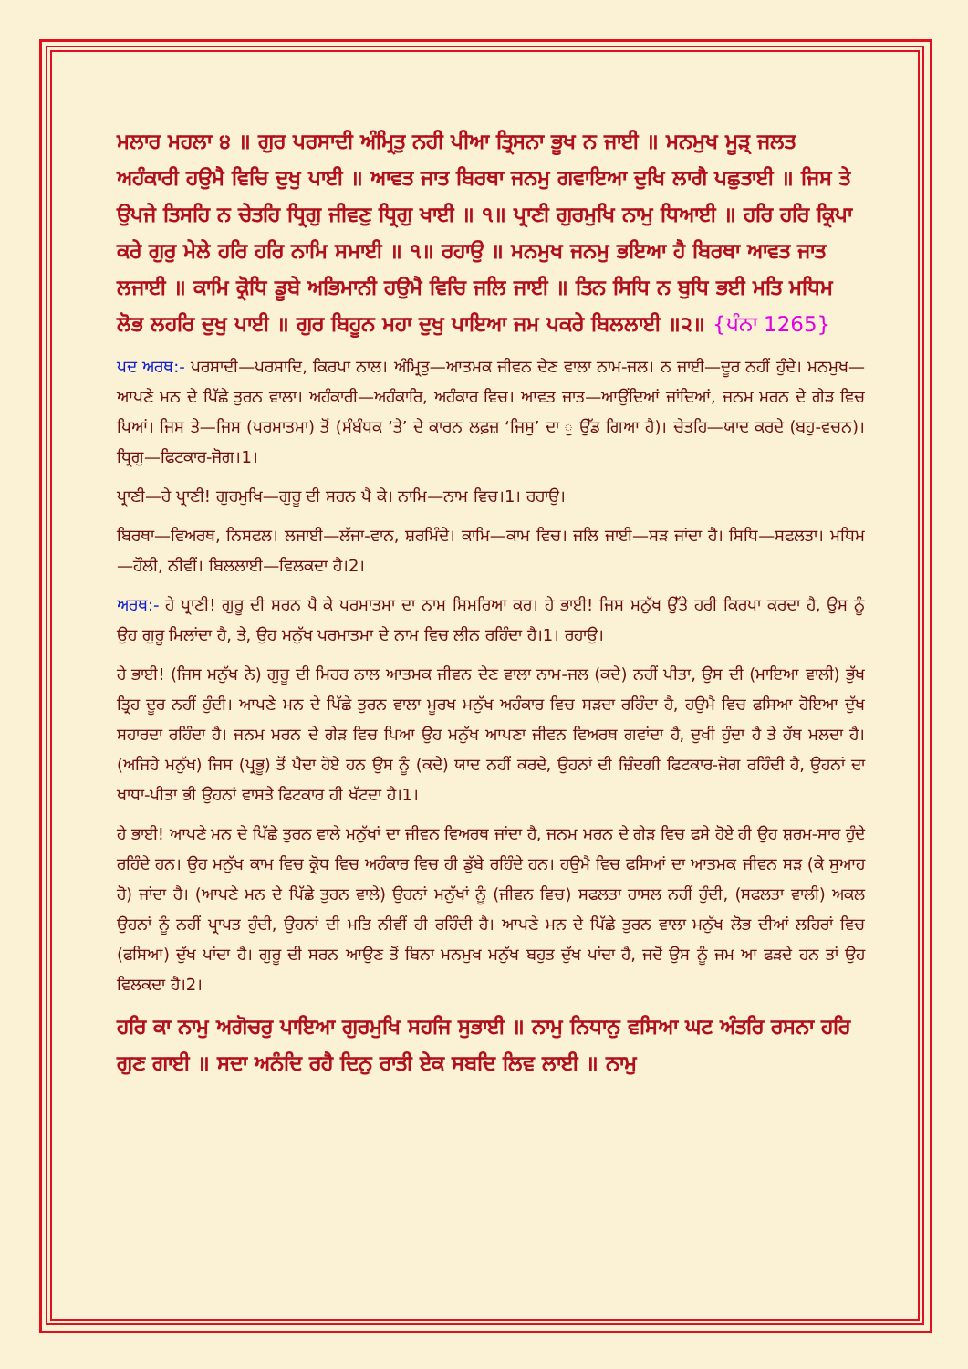ਮਲਾਰ ਮਹਲਾ ੪ ॥ ਗੁਰ ਪਰਸਾਦੀ ਅੰਮ੍ਰਿਤੁ ਨਹੀ ਪੀਆ ਤ੍ਰਿਸਨਾ ਭੂਖ ਨ ਜਾਈ ॥ ਮਨਮੁਖ ਮੂੜ੍ ਜਲਤ ਅਹੰਕਾਰੀ ਹਉਮੈ ਵਿਚਿ ਦੁਖੁ ਪਾਈ ॥ ਆਵਤ ਜਾਤ ਬਿਰਥਾ ਜਨਮੁ ਗਵਾਇਆ ਦੁਖਿ ਲਾਗੈ ਪਛੁਤਾਈ ॥ ਜਿਸ ਤੇ ਉਪਜੇ ਤਿਸਹਿ ਨ ਚੇਤਹਿ ਧ੍ਰਿਗੁ ਜੀਵਣੁ ਧ੍ਰਿਗੁ ਖਾਈ ॥ ੧॥ ਪ੍ਰਾਣੀ ਗੁਰਮੁਖਿ ਨਾਮੁ ਧਿਆਈ ॥ ਹਰਿ ਹਰਿ ਕ੍ਰਿਪਾ ਕਰੇ ਗੁਰੁ ਮੇਲੇ ਹਰਿ ਹਰਿ ਨਾਮਿ ਸਮਾਈ ॥ ੧॥ ਰਹਾਉ ॥ ਮਨਮੁਖ ਜਨਮੁ ਭਇਆ ਹੈ ਬਿਰਥਾ ਆਵਤ ਜਾਤ ਲਜਾਈ ॥ ਕਾਮਿ ਕ੍ਰੋਧਿ ਡੂਬੇ ਅਭਿਮਾਨੀ ਹਉਮੈ ਵਿਚਿ ਜਲਿ ਜਾਈ ॥ ਤਿਨ ਸਿਧਿ ਨ ਬੁਧਿ ਭਈ ਮਤਿ ਮਧਿਮ ਲੋਭ ਲਹਰਿ ਦੁਖੁ ਪਾਈ ॥ ਗੁਰ ਬਿਹੂਨ ਮਹਾ ਦੁਖੁ ਪਾਇਆ ਜਮ ਪਕਰੇ ਬਿਲਲਾਈ ॥੨॥ {ਪੰਨਾ 1265}
ਪਦ ਅਰਥ:- ਪਰਸਾਦੀ—ਪਰਸਾਦਿ, ਕਿਰਪਾ ਨਾਲ। ਅੰਮ੍ਰਿਤੁ—ਆਤਮਕ ਜੀਵਨ ਦੇਣ ਵਾਲਾ ਨਾਮ-ਜਲ। ਨ ਜਾਈ—ਦੂਰ ਨਹੀਂ ਹੁੰਦੇ। ਮਨਮੁਖ—ਆਪਣੇ ਮਨ ਦੇ ਪਿੱਛੇ ਤੁਰਨ ਵਾਲਾ। ਅਹੰਕਾਰੀ—ਅਹੰਕਾਰਿ, ਅਹੰਕਾਰ ਵਿਚ। ਆਵਤ ਜਾਤ—ਆਉਂਦਿਆਂ ਜਾਂਦਿਆਂ, ਜਨਮ ਮਰਨ ਦੇ ਗੇੜ ਵਿਚ ਪਿਆਂ। ਜਿਸ ਤੇ—ਜਿਸ (ਪਰਮਾਤਮਾ) ਤੋਂ (ਸੰਬੰਧਕ ‘ਤੇ’ ਦੇ ਕਾਰਨ ਲਫ਼ਜ਼ ‘ਜਿਸੁ’ ਦਾ ੁ ਉੱਡ ਗਿਆ ਹੈ)। ਚੇਤਹਿ—ਯਾਦ ਕਰਦੇ (ਬਹੁ-ਵਚਨ)। ਧ੍ਰਿਗੁ—ਫਿਟਕਾਰ-ਜੋਗ।1।
ਪ੍ਰਾਣੀ—ਹੇ ਪ੍ਰਾਣੀ! ਗੁਰਮੁਖਿ—ਗੁਰੂ ਦੀ ਸਰਨ ਪੈ ਕੇ। ਨਾਮਿ—ਨਾਮ ਵਿਚ।1। ਰਹਾਉ।
ਬਿਰਥਾ—ਵਿਅਰਥ, ਨਿਸਫਲ। ਲਜਾਈ—ਲੱਜਾ-ਵਾਨ, ਸ਼ਰਮਿੰਦੇ। ਕਾਮਿ—ਕਾਮ ਵਿਚ। ਜਲਿ ਜਾਈ—ਸੜ ਜਾਂਦਾ ਹੈ। ਸਿਧਿ—ਸਫਲਤਾ। ਮਧਿਮ—ਹੌਲੀ, ਨੀਵੀਂ। ਬਿਲਲਾਈ—ਵਿਲਕਦਾ ਹੈ।2।
ਅਰਥ:- ਹੇ ਪ੍ਰਾਣੀ! ਗੁਰੂ ਦੀ ਸਰਨ ਪੈ ਕੇ ਪਰਮਾਤਮਾ ਦਾ ਨਾਮ ਸਿਮਰਿਆ ਕਰ। ਹੇ ਭਾਈ! ਜਿਸ ਮਨੁੱਖ ਉੱਤੇ ਹਰੀ ਕਿਰਪਾ ਕਰਦਾ ਹੈ, ਉਸ ਨੂੰ ਉਹ ਗੁਰੂ ਮਿਲਾਂਦਾ ਹੈ, ਤੇ, ਉਹ ਮਨੁੱਖ ਪਰਮਾਤਮਾ ਦੇ ਨਾਮ ਵਿਚ ਲੀਨ ਰਹਿੰਦਾ ਹੈ।1। ਰਹਾਉ।
ਹੇ ਭਾਈ! (ਜਿਸ ਮਨੁੱਖ ਨੇ) ਗੁਰੂ ਦੀ ਮਿਹਰ ਨਾਲ ਆਤਮਕ ਜੀਵਨ ਦੇਣ ਵਾਲਾ ਨਾਮ-ਜਲ (ਕਦੇ) ਨਹੀਂ ਪੀਤਾ, ਉਸ ਦੀ (ਮਾਇਆ ਵਾਲੀ) ਭੁੱਖ ਤ੍ਰਿਹ ਦੂਰ ਨਹੀਂ ਹੁੰਦੀ। ਆਪਣੇ ਮਨ ਦੇ ਪਿੱਛੇ ਤੁਰਨ ਵਾਲਾ ਮੂਰਖ ਮਨੁੱਖ ਅਹੰਕਾਰ ਵਿਚ ਸੜਦਾ ਰਹਿੰਦਾ ਹੈ, ਹਉਮੈ ਵਿਚ ਫਸਿਆ ਹੋਇਆ ਦੁੱਖ ਸਹਾਰਦਾ ਰਹਿੰਦਾ ਹੈ। ਜਨਮ ਮਰਨ ਦੇ ਗੇੜ ਵਿਚ ਪਿਆ ਉਹ ਮਨੁੱਖ ਆਪਣਾ ਜੀਵਨ ਵਿਅਰਥ ਗਵਾਂਦਾ ਹੈ, ਦੁਖੀ ਹੁੰਦਾ ਹੈ ਤੇ ਹੱਥ ਮਲਦਾ ਹੈ। (ਅਜਿਹੇ ਮਨੁੱਖ) ਜਿਸ (ਪ੍ਰਭੂ) ਤੋਂ ਪੈਦਾ ਹੋਏ ਹਨ ਉਸ ਨੂੰ (ਕਦੇ) ਯਾਦ ਨਹੀਂ ਕਰਦੇ, ਉਹਨਾਂ ਦੀ ਜ਼ਿੰਦਗੀ ਫਿਟਕਾਰ-ਜੋਗ ਰਹਿੰਦੀ ਹੈ, ਉਹਨਾਂ ਦਾ ਖਾਧਾ-ਪੀਤਾ ਭੀ ਉਹਨਾਂ ਵਾਸਤੇ ਫਿਟਕਾਰ ਹੀ ਖੱਟਦਾ ਹੈ।1।
ਹੇ ਭਾਈ! ਆਪਣੇ ਮਨ ਦੇ ਪਿੱਛੇ ਤੁਰਨ ਵਾਲੇ ਮਨੁੱਖਾਂ ਦਾ ਜੀਵਨ ਵਿਅਰਥ ਜਾਂਦਾ ਹੈ, ਜਨਮ ਮਰਨ ਦੇ ਗੇੜ ਵਿਚ ਫਸੇ ਹੋਏ ਹੀ ਉਹ ਸ਼ਰਮ-ਸਾਰ ਹੁੰਦੇ ਰਹਿੰਦੇ ਹਨ। ਉਹ ਮਨੁੱਖ ਕਾਮ ਵਿਚ ਕ੍ਰੋਧ ਵਿਚ ਅਹੰਕਾਰ ਵਿਚ ਹੀ ਡੁੱਬੇ ਰਹਿੰਦੇ ਹਨ। ਹਉਮੈ ਵਿਚ ਫਸਿਆਂ ਦਾ ਆਤਮਕ ਜੀਵਨ ਸੜ (ਕੇ ਸੁਆਹ ਹੋ) ਜਾਂਦਾ ਹੈ। (ਆਪਣੇ ਮਨ ਦੇ ਪਿੱਛੇ ਤੁਰਨ ਵਾਲੇ) ਉਹਨਾਂ ਮਨੁੱਖਾਂ ਨੂੰ (ਜੀਵਨ ਵਿਚ) ਸਫਲਤਾ ਹਾਸਲ ਨਹੀਂ ਹੁੰਦੀ, (ਸਫਲਤਾ ਵਾਲੀ) ਅਕਲ ਉਹਨਾਂ ਨੂੰ ਨਹੀਂ ਪ੍ਰਾਪਤ ਹੁੰਦੀ, ਉਹਨਾਂ ਦੀ ਮਤਿ ਨੀਵੀਂ ਹੀ ਰਹਿੰਦੀ ਹੈ। ਆਪਣੇ ਮਨ ਦੇ ਪਿੱਛੇ ਤੁਰਨ ਵਾਲਾ ਮਨੁੱਖ ਲੋਭ ਦੀਆਂ ਲਹਿਰਾਂ ਵਿਚ (ਫਸਿਆ) ਦੁੱਖ ਪਾਂਦਾ ਹੈ। ਗੁਰੂ ਦੀ ਸਰਨ ਆਉਣ ਤੋਂ ਬਿਨਾ ਮਨਮੁਖ ਮਨੁੱਖ ਬਹੁਤ ਦੁੱਖ ਪਾਂਦਾ ਹੈ, ਜਦੋਂ ਉਸ ਨੂੰ ਜਮ ਆ ਫੜਦੇ ਹਨ ਤਾਂ ਉਹ ਵਿਲਕਦਾ ਹੈ।2।
ਹਰਿ ਕਾ ਨਾਮੁ ਅਗੋਚਰੁ ਪਾਇਆ ਗੁਰਮੁਖਿ ਸਹਜਿ ਸੁਭਾਈ ॥ ਨਾਮੁ ਨਿਧਾਨੁ ਵਸਿਆ ਘਟ ਅੰਤਰਿ ਰਸਨਾ ਹਰਿ ਗੁਣ ਗਾਈ ॥ ਸਦਾ ਅਨੰਦਿ ਰਹੈ ਦਿਨੁ ਰਾਤੀ ਏਕ ਸਬਦਿ ਲਿਵ ਲਾਈ ॥ ਨਾਮੁ